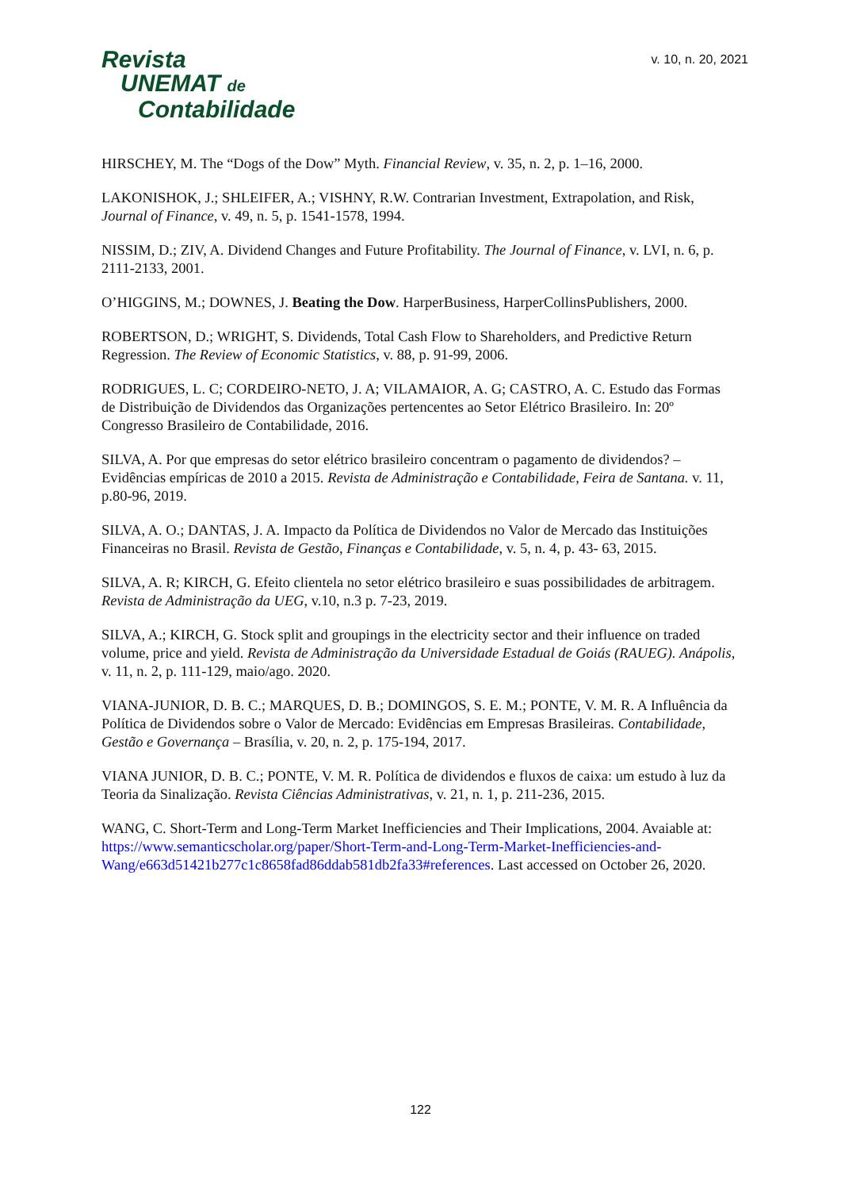Revista
UNEMAT de
Contabilidade
v. 10, n. 20, 2021
HIRSCHEY, M. The “Dogs of the Dow” Myth. Financial Review, v. 35, n. 2, p. 1–16, 2000.
LAKONISHOK, J.; SHLEIFER, A.; VISHNY, R.W. Contrarian Investment, Extrapolation, and Risk, Journal of Finance, v. 49, n. 5, p. 1541-1578, 1994.
NISSIM, D.; ZIV, A. Dividend Changes and Future Profitability. The Journal of Finance, v. LVI, n. 6, p. 2111-2133, 2001.
O’HIGGINS, M.; DOWNES, J. Beating the Dow. HarperBusiness, HarperCollinsPublishers, 2000.
ROBERTSON, D.; WRIGHT, S. Dividends, Total Cash Flow to Shareholders, and Predictive Return Regression. The Review of Economic Statistics, v. 88, p. 91-99, 2006.
RODRIGUES, L. C; CORDEIRO-NETO, J. A; VILAMAIOR, A. G; CASTRO, A. C. Estudo das Formas de Distribuição de Dividendos das Organizações pertencentes ao Setor Elétrico Brasileiro. In: 20º Congresso Brasileiro de Contabilidade, 2016.
SILVA, A. Por que empresas do setor elétrico brasileiro concentram o pagamento de dividendos? – Evidências empíricas de 2010 a 2015. Revista de Administração e Contabilidade, Feira de Santana. v. 11, p.80-96, 2019.
SILVA, A. O.; DANTAS, J. A. Impacto da Política de Dividendos no Valor de Mercado das Instituições Financeiras no Brasil. Revista de Gestão, Finanças e Contabilidade, v. 5, n. 4, p. 43- 63, 2015.
SILVA, A. R; KIRCH, G. Efeito clientela no setor elétrico brasileiro e suas possibilidades de arbitragem. Revista de Administração da UEG, v.10, n.3 p. 7-23, 2019.
SILVA, A.; KIRCH, G. Stock split and groupings in the electricity sector and their influence on traded volume, price and yield. Revista de Administração da Universidade Estadual de Goiás (RAUEG). Anápolis, v. 11, n. 2, p. 111-129, maio/ago. 2020.
VIANA-JUNIOR, D. B. C.; MARQUES, D. B.; DOMINGOS, S. E. M.; PONTE, V. M. R. A Influência da Política de Dividendos sobre o Valor de Mercado: Evidências em Empresas Brasileiras. Contabilidade, Gestão e Governança – Brasília, v. 20, n. 2, p. 175-194, 2017.
VIANA JUNIOR, D. B. C.; PONTE, V. M. R. Política de dividendos e fluxos de caixa: um estudo à luz da Teoria da Sinalização. Revista Ciências Administrativas, v. 21, n. 1, p. 211-236, 2015.
WANG, C. Short-Term and Long-Term Market Inefficiencies and Their Implications, 2004. Avaiable at: https://www.semanticscholar.org/paper/Short-Term-and-Long-Term-Market-Inefficiencies-and-Wang/e663d51421b277c1c8658fad86ddab581db2fa33#references. Last accessed on October 26, 2020.
122